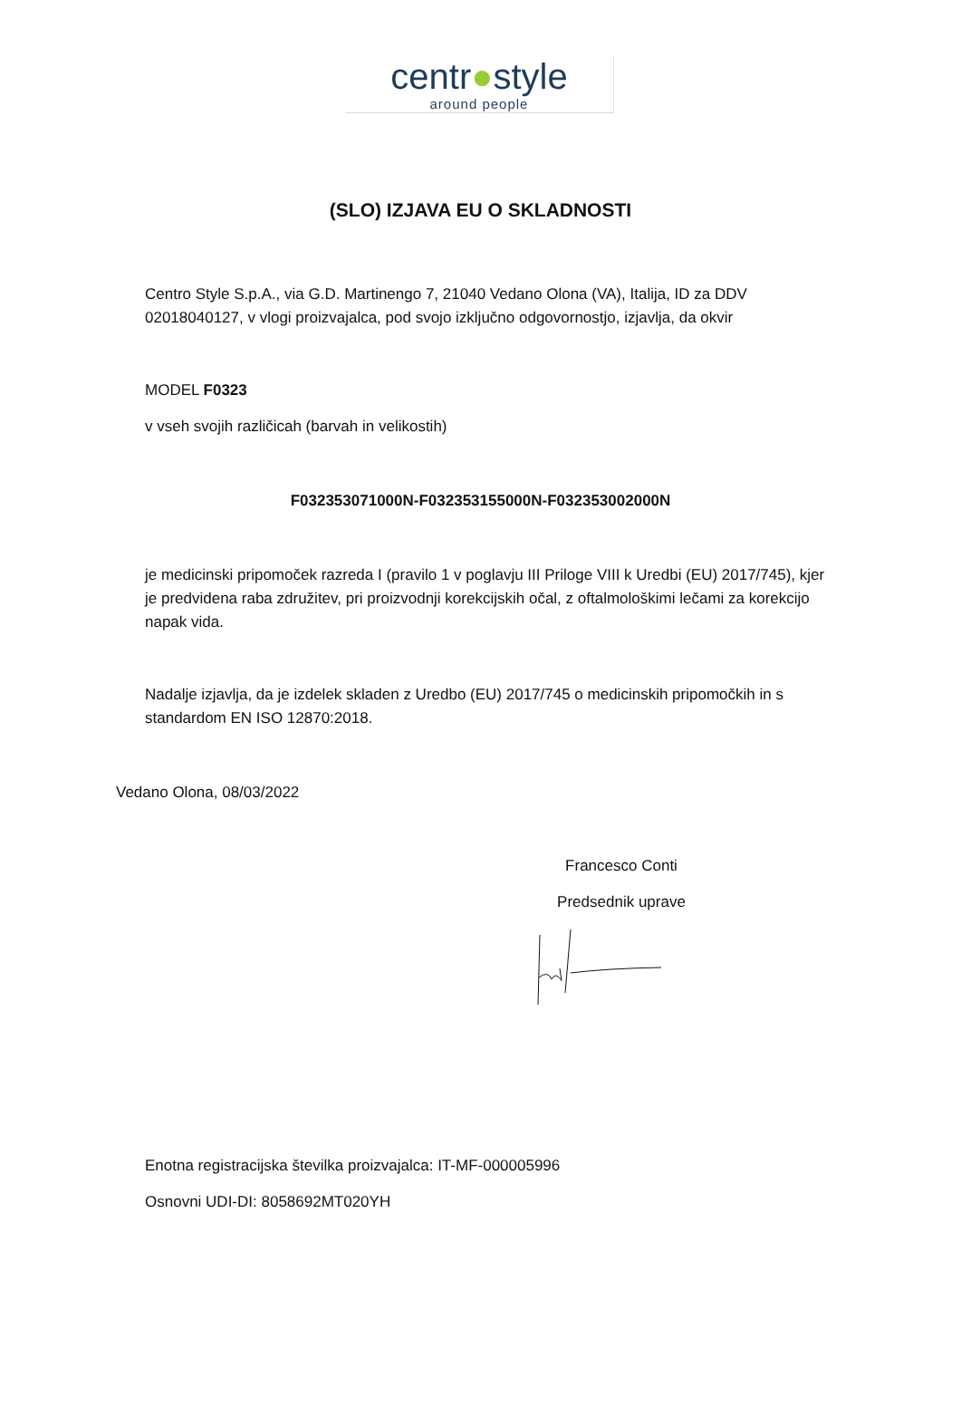centr●style
around people
(SLO) IZJAVA EU O SKLADNOSTI
Centro Style S.p.A., via G.D. Martinengo 7, 21040 Vedano Olona (VA), Italija, ID za DDV 02018040127, v vlogi proizvajalca, pod svojo izključno odgovornostjo, izjavlja, da okvir
MODEL F0323
v vseh svojih različicah (barvah in velikostih)
F032353071000N-F032353155000N-F032353002000N
je medicinski pripomoček razreda I (pravilo 1 v poglavju III Priloge VIII k Uredbi (EU) 2017/745), kjer je predvidena raba združitev, pri proizvodnji korekcijskih očal, z oftalmološkimi lečami za korekcijo napak vida.
Nadalje izjavlja, da je izdelek skladen z Uredbo (EU) 2017/745 o medicinskih pripomočkih in s standardom EN ISO 12870:2018.
Vedano Olona, 08/03/2022
Francesco Conti
Predsednik uprave
Enotna registracijska številka proizvajalca: IT-MF-000005996
Osnovni UDI-DI: 8058692MT020YH